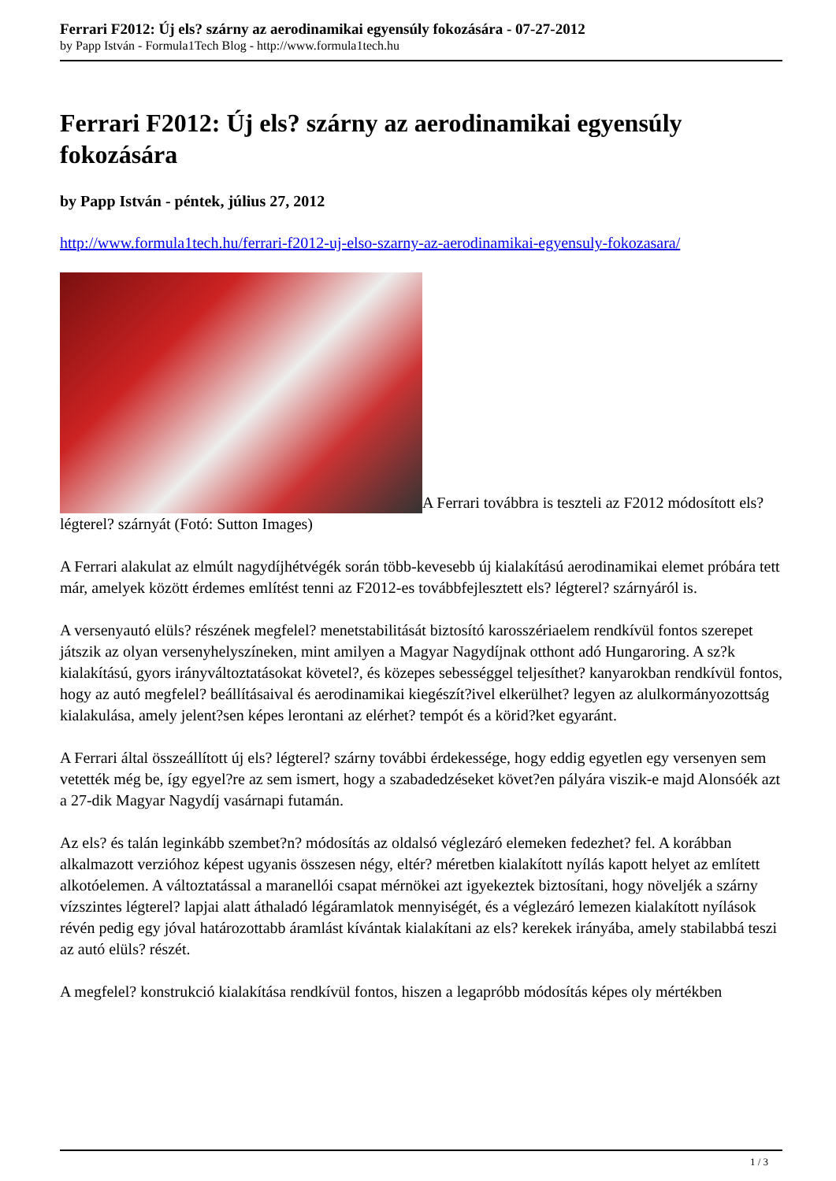Ferrari F2012: Új els? szárny az aerodinamikai egyensúly fokozására - 07-27-2012
by Papp István - Formula1Tech Blog - http://www.formula1tech.hu
Ferrari F2012: Új els? szárny az aerodinamikai egyensúly fokozására
by Papp István - péntek, július 27, 2012
http://www.formula1tech.hu/ferrari-f2012-uj-elso-szarny-az-aerodinamikai-egyensuly-fokozasara/
A Ferrari továbbra is teszteli az F2012 módosított els? légterel? szárnyát (Fotó: Sutton Images)
A Ferrari alakulat az elmúlt nagydíjhétvégék során több-kevesebb új kialakítású aerodinamikai elemet próbára tett már, amelyek között érdemes említést tenni az F2012-es továbbfejlesztett els? légterel? szárnyáról is.
A versenyautó elüls? részének megfelel? menetstabilitását biztosító karosszériaelem rendkívül fontos szerepet játszik az olyan versenyhelyszíneken, mint amilyen a Magyar Nagydíjnak otthont adó Hungaroring. A sz?k kialakítású, gyors irányváltoztatásokat követel?, és közepes sebességgel teljesíthet? kanyarokban rendkívül fontos, hogy az autó megfelel? beállításaival és aerodinamikai kiegészít?ivel elkerülhet? legyen az alulkormányozottság kialakulása, amely jelent?sen képes lerontani az elérhet? tempót és a körid?ket egyaránt.
A Ferrari által összeállított új els? légterel? szárny további érdekessége, hogy eddig egyetlen egy versenyen sem vetették még be, így egyel?re az sem ismert, hogy a szabadedzéseket követ?en pályára viszik-e majd Alonsóék azt a 27-dik Magyar Nagydíj vasárnapi futamán.
Az els? és talán leginkább szembet?n? módosítás az oldalsó véglezáró elemeken fedezhet? fel. A korábban alkalmazott verzióhoz képest ugyanis összesen négy, eltér? méretben kialakított nyílás kapott helyet az említett alkotóelemen. A változtatással a maranellói csapat mérnökei azt igyekeztek biztosítani, hogy növeljék a szárny vízszintes légterel? lapjai alatt áthaladó légáramlatok mennyiségét, és a véglezáró lemezen kialakított nyílások révén pedig egy jóval határozottabb áramlást kívántak kialakítani az els? kerekek irányába, amely stabilabbá teszi az autó elüls? részét.
A megfelel? konstrukció kialakítása rendkívül fontos, hiszen a legapróbb módosítás képes oly mértékben
1 / 3